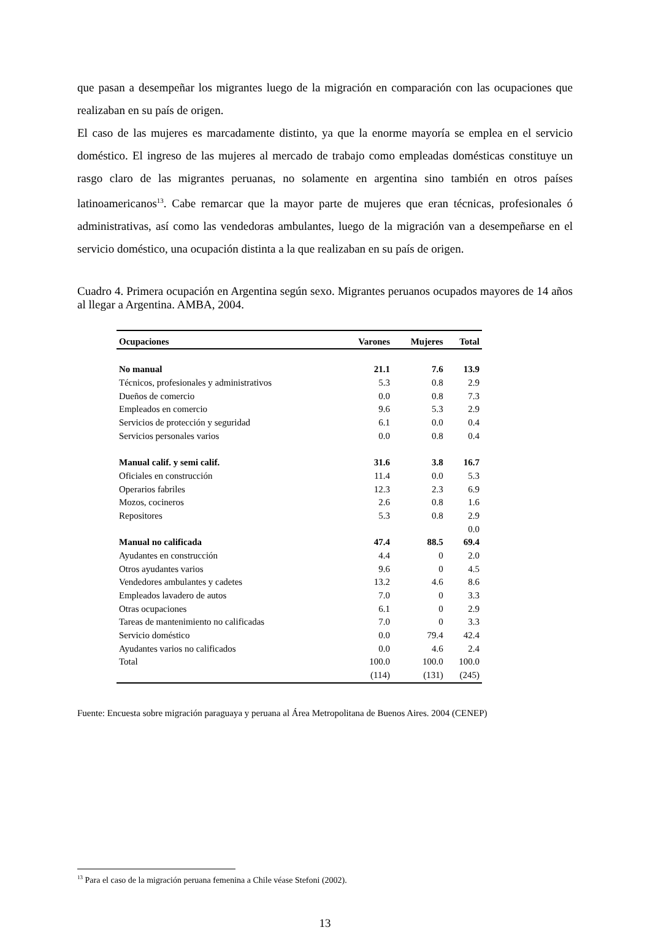que pasan a desempeñar los migrantes luego de la migración en comparación con las ocupaciones que realizaban en su país de origen.
El caso de las mujeres es marcadamente distinto, ya que la enorme mayoría se emplea en el servicio doméstico. El ingreso de las mujeres al mercado de trabajo como empleadas domésticas constituye un rasgo claro de las migrantes peruanas, no solamente en argentina sino también en otros países latinoamericanos<sup>13</sup>. Cabe remarcar que la mayor parte de mujeres que eran técnicas, profesionales ó administrativas, así como las vendedoras ambulantes, luego de la migración van a desempeñarse en el servicio doméstico, una ocupación distinta a la que realizaban en su país de origen.
Cuadro 4. Primera ocupación en Argentina según sexo. Migrantes peruanos ocupados mayores de 14 años al llegar a Argentina. AMBA, 2004.
| Ocupaciones | Varones | Mujeres | Total |
| --- | --- | --- | --- |
| No manual | 21.1 | 7.6 | 13.9 |
| Técnicos, profesionales y administrativos | 5.3 | 0.8 | 2.9 |
| Dueños de comercio | 0.0 | 0.8 | 7.3 |
| Empleados en comercio | 9.6 | 5.3 | 2.9 |
| Servicios de protección y seguridad | 6.1 | 0.0 | 0.4 |
| Servicios personales varios | 0.0 | 0.8 | 0.4 |
| Manual calif. y semi calif. | 31.6 | 3.8 | 16.7 |
| Oficiales en construcción | 11.4 | 0.0 | 5.3 |
| Operarios fabriles | 12.3 | 2.3 | 6.9 |
| Mozos, cocineros | 2.6 | 0.8 | 1.6 |
| Repositores | 5.3 | 0.8 | 2.9 |
| | | | 0.0 |
| Manual no calificada | 47.4 | 88.5 | 69.4 |
| Ayudantes en construcción | 4.4 | 0 | 2.0 |
| Otros ayudantes varios | 9.6 | 0 | 4.5 |
| Vendedores ambulantes y cadetes | 13.2 | 4.6 | 8.6 |
| Empleados lavadero de autos | 7.0 | 0 | 3.3 |
| Otras ocupaciones | 6.1 | 0 | 2.9 |
| Tareas de mantenimiento no calificadas | 7.0 | 0 | 3.3 |
| Servicio doméstico | 0.0 | 79.4 | 42.4 |
| Ayudantes varios no calificados | 0.0 | 4.6 | 2.4 |
| Total | 100.0 | 100.0 | 100.0 |
| | (114) | (131) | (245) |
Fuente: Encuesta sobre migración paraguaya y peruana al Área Metropolitana de Buenos Aires. 2004 (CENEP)
<sup>13</sup> Para el caso de la migración peruana femenina a Chile véase Stefoni (2002).
13